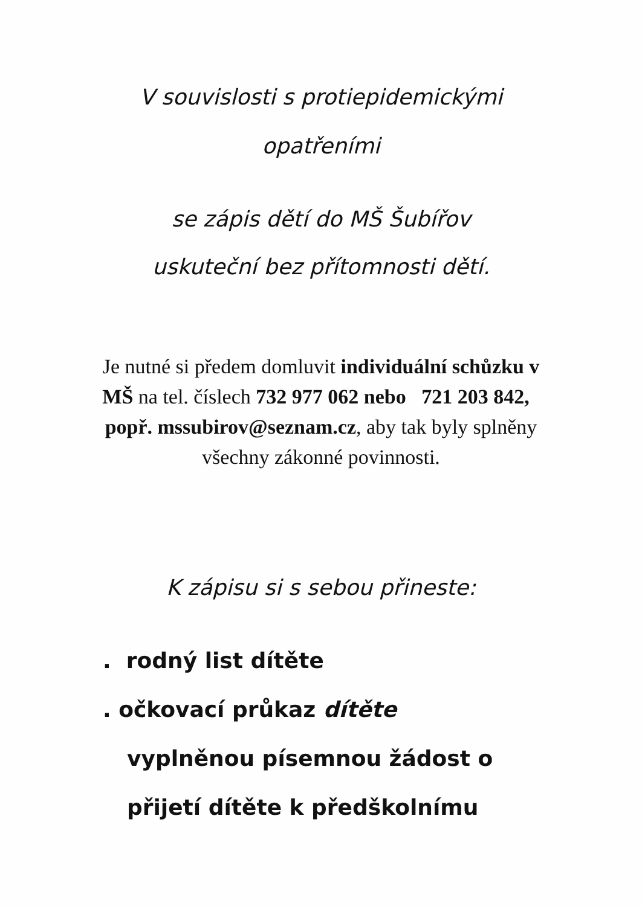V souvislosti s protiepidemickými
opatřeními
se zápis dětí do MŠ Šubířov
uskuteční bez přítomnosti dětí.
Je nutné si předem domluvit individuální schůzku v MŠ na tel. číslech 732 977 062 nebo 721 203 842, popř. mssubirov@seznam.cz, aby tak byly splněny všechny zákonné povinnosti.
K zápisu si s sebou přineste:
. rodný list dítěte
. očkovací průkaz dítěte
vyplněnou písemnou žádost o
přijetí dítěte k předškolnímu